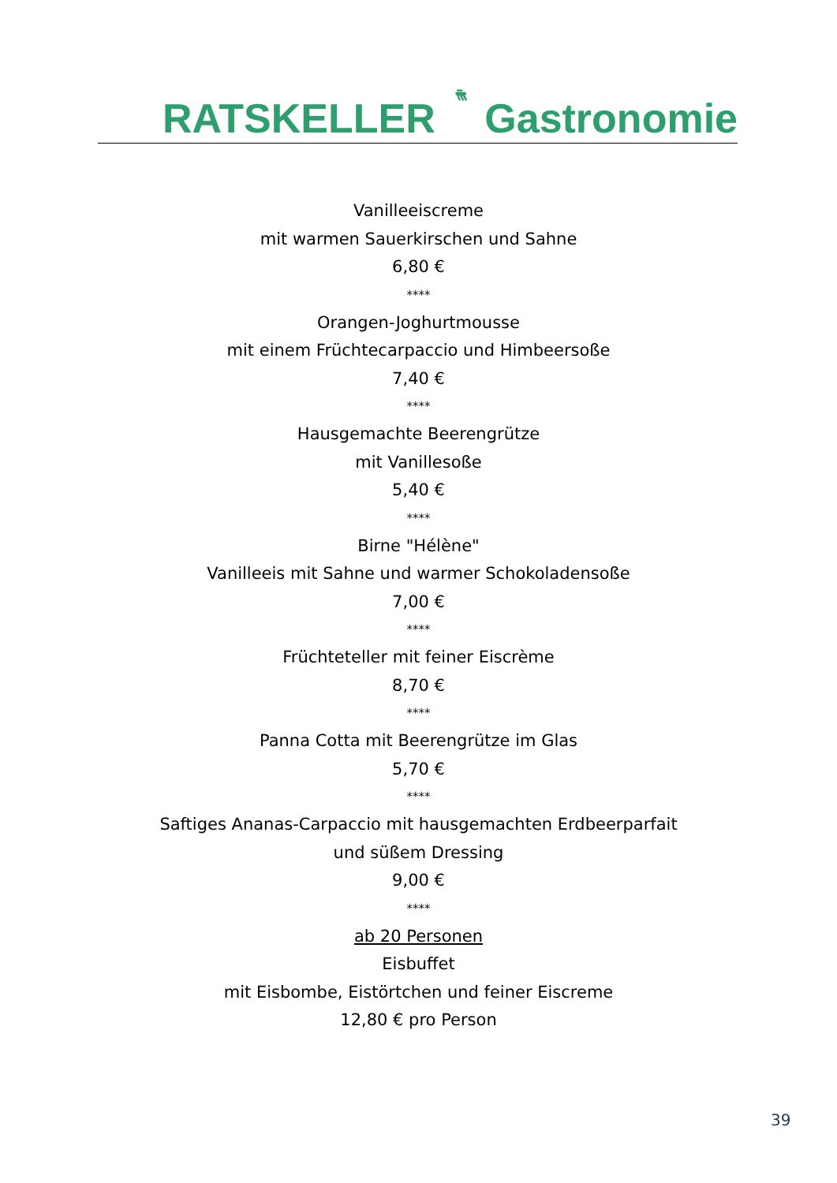RATSKELLER Gastronomie
Vanilleeiscreme
mit warmen Sauerkirschen und Sahne
6,80 €
****
Orangen-Joghurtmousse
mit einem Früchtecarpaccio und Himbeersoße
7,40 €
****
Hausgemachte Beerengrütze
mit Vanillesoße
5,40 €
****
Birne "Hélène"
Vanilleeis mit Sahne und warmer Schokoladensoße
7,00 €
****
Früchteteller mit feiner Eiscrème
8,70 €
****
Panna Cotta mit Beerengrütze im Glas
5,70 €
****
Saftiges Ananas-Carpaccio mit hausgemachten Erdbeerparfait
und süßem Dressing
9,00 €
****
ab 20 Personen
Eisbuffet
mit Eisbombe, Eistörtchen und feiner Eiscreme
12,80 € pro Person
39